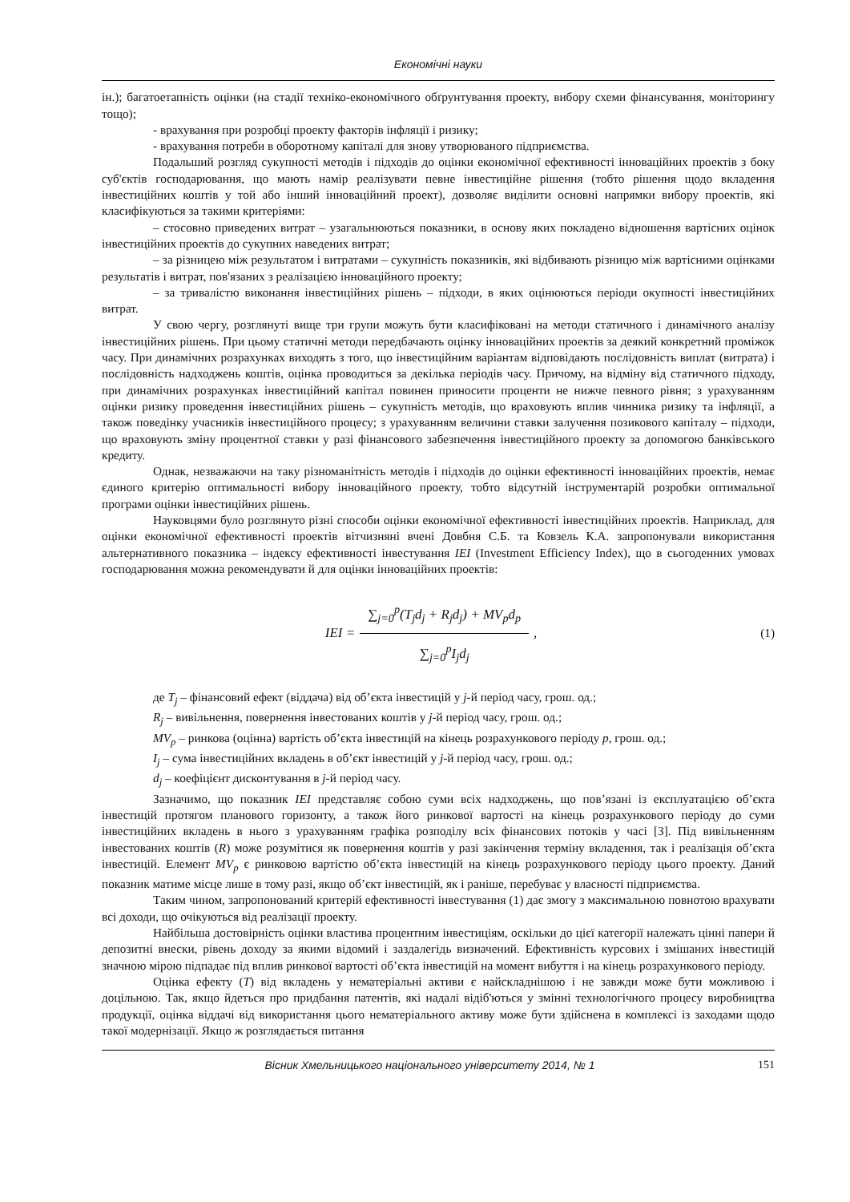Економічні науки
ін.); багатоетапність оцінки (на стадії техніко-економічного обґрунтування проекту, вибору схеми фінансування, моніторингу тощо);
- врахування при розробці проекту факторів інфляції і ризику;
- врахування потреби в оборотному капіталі для знову утворюваного підприємства.
Подальший розгляд сукупності методів і підходів до оцінки економічної ефективності інноваційних проектів з боку суб'єктів господарювання, що мають намір реалізувати певне інвестиційне рішення (тобто рішення щодо вкладення інвестиційних коштів у той або інший інноваційний проект), дозволяє виділити основні напрямки вибору проектів, які класифікуються за такими критеріями:
– стосовно приведених витрат – узагальнюються показники, в основу яких покладено відношення вартісних оцінок інвестиційних проектів до сукупних наведених витрат;
– за різницею між результатом і витратами – сукупність показників, які відбивають різницю між вартісними оцінками результатів і витрат, пов'язаних з реалізацією інноваційного проекту;
– за тривалістю виконання інвестиційних рішень – підходи, в яких оцінюються періоди окупності інвестиційних витрат.
У свою чергу, розглянуті вище три групи можуть бути класифіковані на методи статичного і динамічного аналізу інвестиційних рішень. При цьому статичні методи передбачають оцінку інноваційних проектів за деякий конкретний проміжок часу. При динамічних розрахунках виходять з того, що інвестиційним варіантам відповідають послідовність виплат (витрата) і послідовність надходжень коштів, оцінка проводиться за декілька періодів часу. Причому, на відміну від статичного підходу, при динамічних розрахунках інвестиційний капітал повинен приносити проценти не нижче певного рівня; з урахуванням оцінки ризику проведення інвестиційних рішень – сукупність методів, що враховують вплив чинника ризику та інфляції, а також поведінку учасників інвестиційного процесу; з урахуванням величини ставки залучення позикового капіталу – підходи, що враховують зміну процентної ставки у разі фінансового забезпечення інвестиційного проекту за допомогою банківського кредиту.
Однак, незважаючи на таку різноманітність методів і підходів до оцінки ефективності інноваційних проектів, немає єдиного критерію оптимальності вибору інноваційного проекту, тобто відсутній інструментарій розробки оптимальної програми оцінки інвестиційних рішень.
Науковцями було розглянуто різні способи оцінки економічної ефективності інвестиційних проектів. Наприклад, для оцінки економічної ефективності проектів вітчизняні вчені Довбня С.Б. та Ковзель К.А. запропонували використання альтернативного показника – індексу ефективності інвестування IEI (Investment Efficiency Index), що в сьогоденних умовах господарювання можна рекомендувати й для оцінки інноваційних проектів:
IEI = ∑<sub>j=0</sub><sup>p</sup>(T<sub>j</sub>d<sub>j</sub> + R<sub>j</sub>d<sub>j</sub>) + MV<sub>p</sub>d<sub>p</sub> ∑<sub>j=0</sub><sup>p</sup>I<sub>j</sub>d<sub>j</sub>,
(1)
де T<sub>j</sub> – фінансовий ефект (віддача) від об’єкта інвестицій у j-й період часу, грош. од.;
R<sub>j</sub> – вивільнення, повернення інвестованих коштів у j-й період часу, грош. од.;
MV<sub>p</sub> – ринкова (оцінна) вартість об’єкта інвестицій на кінець розрахункового періоду p, грош. од.;
I<sub>j</sub> – сума інвестиційних вкладень в об’єкт інвестицій у j-й період часу, грош. од.;
d<sub>j</sub> – коефіцієнт дисконтування в j-й період часу.
Зазначимо, що показник IEI представляє собою суми всіх надходжень, що пов’язані із експлуатацією об’єкта інвестицій протягом планового горизонту, а також його ринкової вартості на кінець розрахункового періоду до суми інвестиційних вкладень в нього з урахуванням графіка розподілу всіх фінансових потоків у часі [3]. Під вивільненням інвестованих коштів (R) може розумітися як повернення коштів у разі закінчення терміну вкладення, так і реалізація об’єкта інвестицій. Елемент MV<sub>p</sub> є ринковою вартістю об’єкта інвестицій на кінець розрахункового періоду цього проекту. Даний показник матиме місце лише в тому разі, якщо об’єкт інвестицій, як і раніше, перебуває у власності підприємства.
Таким чином, запропонований критерій ефективності інвестування (1) дає змогу з максимальною повнотою врахувати всі доходи, що очікуються від реалізації проекту.
Найбільша достовірність оцінки властива процентним інвестиціям, оскільки до цієї категорії належать цінні папери й депозитні внески, рівень доходу за якими відомий і заздалегідь визначений. Ефективність курсових і змішаних інвестицій значною мірою підпадає під вплив ринкової вартості об’єкта інвестицій на момент вибуття і на кінець розрахункового періоду.
Оцінка ефекту (T) від вкладень у нематеріальні активи є найскладнішою і не завжди може бути можливою і доцільною. Так, якщо йдеться про придбання патентів, які надалі відіб'ються у змінні технологічного процесу виробництва продукції, оцінка віддачі від використання цього нематеріального активу може бути здійснена в комплексі із заходами щодо такої модернізації. Якщо ж розглядається питання
Вісник Хмельницького національного університету 2014, № 1 151